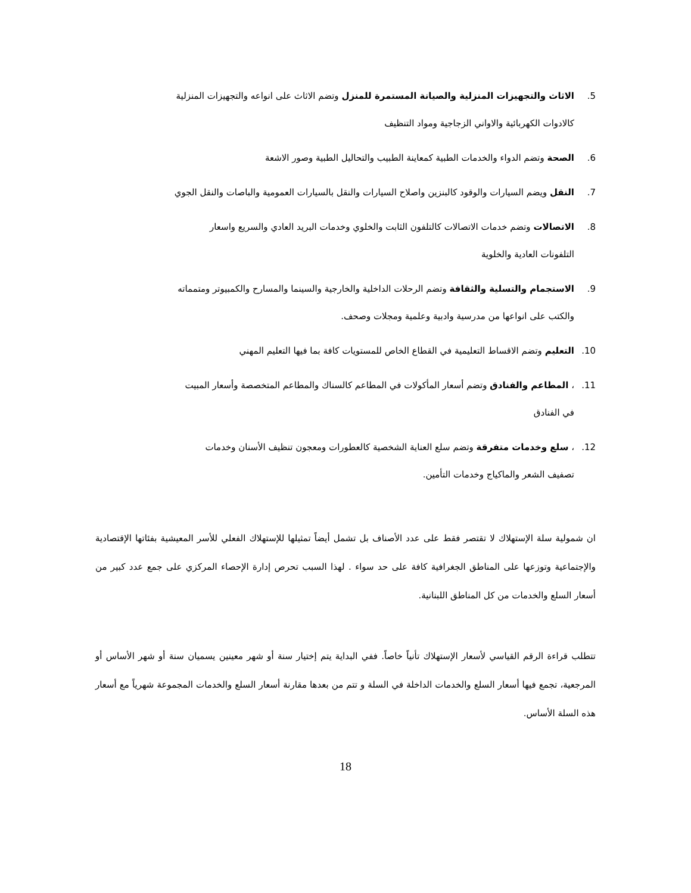5. الاثاث والتجهيزات المنزلية والصيانة المستمرة للمنزل وتضم الاثاث على انواعه والتجهيزات المنزلية
كالادوات الكهربائية والاواني الزجاجية ومواد التنظيف
6. الصحة وتضم الدواء والخدمات الطبية كمعاينة الطبيب والتحاليل الطبية وصور الاشعة
7. النقل ويضم السيارات والوقود كالبنزين واصلاح السيارات والنقل بالسيارات العمومية والباصات والنقل الجوي
8. الاتصالات وتضم خدمات الاتصالات كالتلفون الثابت والخلوي وخدمات البريد العادي والسريع واسعار
التلفونات العادية والخلوية
9. الاستجمام والتسلية والثقافة وتضم الرحلات الداخلية والخارجية والسينما والمسارح والكمبيوتر ومتمماته
والكتب على انواعها من مدرسية وادبية وعلمية ومجلات وصحف.
10. التعليم وتضم الاقساط التعليمية في القطاع الخاص للمستويات كافة بما فيها التعليم المهني
11. ، المطاعم والفنادق وتضم أسعار المأكولات في المطاعم كالسناك والمطاعم المتخصصة وأسعار المبيت
في الفنادق
12. ، سلع وخدمات متفرقة وتضم سلع العناية الشخصية كالعطورات ومعجون تنظيف الأسنان وخدمات
تصفيف الشعر والماكياج وخدمات التأمين.
ان شمولية سلة الإستهلاك لا تقتصر فقط على عدد الأصناف بل تشمل أيضاً تمثيلها للإستهلاك الفعلي للأسر المعيشية بفئاتها الإقتصادية والإجتماعية وتوزعها على المناطق الجغرافية كافة على حد سواء . لهذا السبب تحرص إدارة الإحصاء المركزي على جمع عدد كبير من أسعار السلع والخدمات من كل المناطق اللبنانية.
تتطلب قراءة الرقم القياسي لأسعار الإستهلاك تأنياً خاصاً. ففي البداية يتم إختيار سنة أو شهر معينين يسميان سنة أو شهر الأساس أو المرجعية، تجمع فيها أسعار السلع والخدمات الداخلة في السلة و تتم من بعدها مقارنة أسعار السلع والخدمات المجموعة شهرياً مع أسعار هذه السلة الأساس.
18